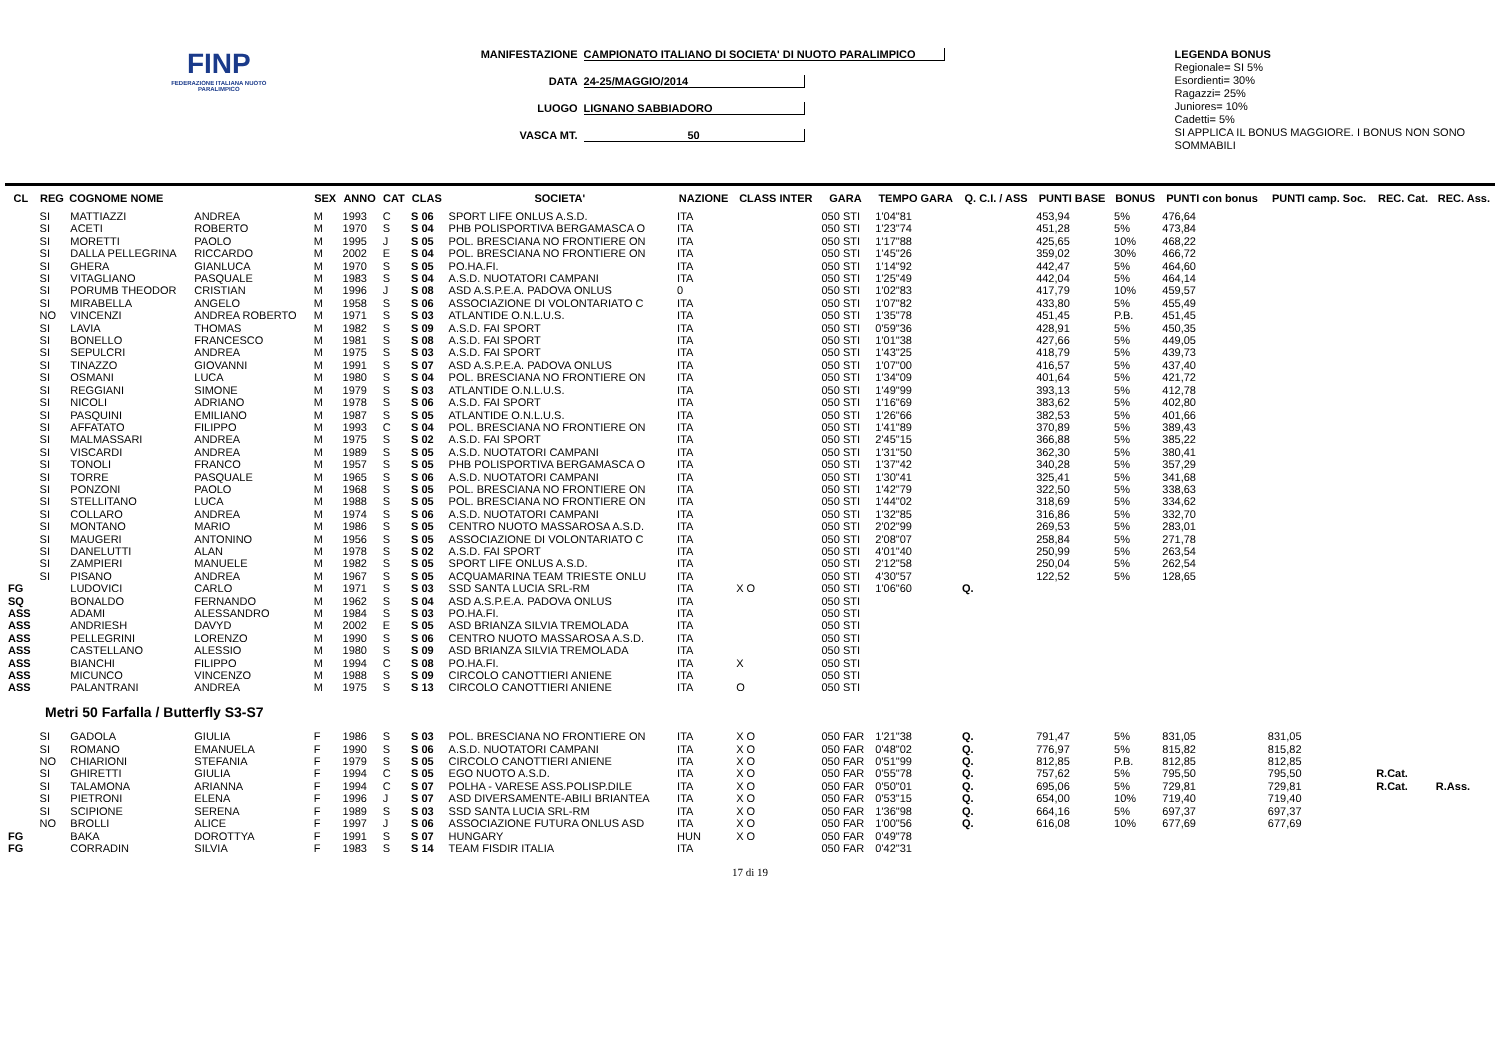FINP
FEDERAZIONE ITALIANA NUOTO PARALIMPICO
MANIFESTAZIONE CAMPIONATO ITALIANO DI SOCIETA' DI NUOTO PARALIMPICO
DATA 24-25/MAGGIO/2014
LUOGO LIGNANO SABBIADORO
VASCA MT. 50
LEGENDA BONUS
Regionale= SI 5%
Esordienti= 30%
Ragazzi= 25%
Juniores= 10%
Cadetti= 5%
SI APPLICA IL BONUS MAGGIORE. I BONUS NON SONO SOMMABILI
| CL | REG | COGNOME NOME | | SEX | ANNO | CAT | CLAS | SOCIETA' | NAZIONE | CLASS INTER | GARA | TEMPO GARA | Q. C.I. / ASS | PUNTI BASE | BONUS | PUNTI con bonus | PUNTI camp. Soc. | REC. Cat. | REC. Ass. |
| --- | --- | --- | --- | --- | --- | --- | --- | --- | --- | --- | --- | --- | --- | --- | --- | --- | --- | --- | --- |
| | SI | MATTIAZZI | ANDREA | M | 1993 | C | S 06 | SPORT LIFE ONLUS A.S.D. | ITA | | 050 STI | 1'04"81 | | 453,94 | 5% | 476,64 | | | |
| | SI | ACETI | ROBERTO | M | 1970 | S | S 04 | PHB POLISPORTIVA BERGAMASCA O | ITA | | 050 STI | 1'23"74 | | 451,28 | 5% | 473,84 | | | |
| | SI | MORETTI | PAOLO | M | 1995 | J | S 05 | POL. BRESCIANA NO FRONTIERE ON | ITA | | 050 STI | 1'17"88 | | 425,65 | 10% | 468,22 | | | |
| | SI | DALLA PELLEGRINA | RICCARDO | M | 2002 | E | S 04 | POL. BRESCIANA NO FRONTIERE ON | ITA | | 050 STI | 1'45"26 | | 359,02 | 30% | 466,72 | | | |
| | SI | GHERA | GIANLUCA | M | 1970 | S | S 05 | PO.HA.FI. | ITA | | 050 STI | 1'14"92 | | 442,47 | 5% | 464,60 | | | |
| | SI | VITAGLIANO | PASQUALE | M | 1983 | S | S 04 | A.S.D. NUOTATORI CAMPANI | ITA | | 050 STI | 1'25"49 | | 442,04 | 5% | 464,14 | | | |
| | SI | PORUMB THEODOR | CRISTIAN | M | 1996 | J | S 08 | ASD A.S.P.E.A. PADOVA ONLUS | 0 | | 050 STI | 1'02"83 | | 417,79 | 10% | 459,57 | | | |
| | SI | MIRABELLA | ANGELO | M | 1958 | S | S 06 | ASSOCIAZIONE DI VOLONTARIATO C | ITA | | 050 STI | 1'07"82 | | 433,80 | 5% | 455,49 | | | |
| | NO | VINCENZI | ANDREA ROBERTO | M | 1971 | S | S 03 | ATLANTIDE O.N.L.U.S. | ITA | | 050 STI | 1'35"78 | | 451,45 | P.B. | 451,45 | | | |
| | SI | LAVIA | THOMAS | M | 1982 | S | S 09 | A.S.D. FAI SPORT | ITA | | 050 STI | 0'59"36 | | 428,91 | 5% | 450,35 | | | |
| | SI | BONELLO | FRANCESCO | M | 1981 | S | S 08 | A.S.D. FAI SPORT | ITA | | 050 STI | 1'01"38 | | 427,66 | 5% | 449,05 | | | |
| | SI | SEPULCRI | ANDREA | M | 1975 | S | S 03 | A.S.D. FAI SPORT | ITA | | 050 STI | 1'43"25 | | 418,79 | 5% | 439,73 | | | |
| | SI | TINAZZO | GIOVANNI | M | 1991 | S | S 07 | ASD A.S.P.E.A. PADOVA ONLUS | ITA | | 050 STI | 1'07"00 | | 416,57 | 5% | 437,40 | | | |
| | SI | OSMANI | LUCA | M | 1980 | S | S 04 | POL. BRESCIANA NO FRONTIERE ON | ITA | | 050 STI | 1'34"09 | | 401,64 | 5% | 421,72 | | | |
| | SI | REGGIANI | SIMONE | M | 1979 | S | S 03 | ATLANTIDE O.N.L.U.S. | ITA | | 050 STI | 1'49"99 | | 393,13 | 5% | 412,78 | | | |
| | SI | NICOLI | ADRIANO | M | 1978 | S | S 06 | A.S.D. FAI SPORT | ITA | | 050 STI | 1'16"69 | | 383,62 | 5% | 402,80 | | | |
| | SI | PASQUINI | EMILIANO | M | 1987 | S | S 05 | ATLANTIDE O.N.L.U.S. | ITA | | 050 STI | 1'26"66 | | 382,53 | 5% | 401,66 | | | |
| | SI | AFFATATO | FILIPPO | M | 1993 | C | S 04 | POL. BRESCIANA NO FRONTIERE ON | ITA | | 050 STI | 1'41"89 | | 370,89 | 5% | 389,43 | | | |
| | SI | MALMASSARI | ANDREA | M | 1975 | S | S 02 | A.S.D. FAI SPORT | ITA | | 050 STI | 2'45"15 | | 366,88 | 5% | 385,22 | | | |
| | SI | VISCARDI | ANDREA | M | 1989 | S | S 05 | A.S.D. NUOTATORI CAMPANI | ITA | | 050 STI | 1'31"50 | | 362,30 | 5% | 380,41 | | | |
| | SI | TONOLI | FRANCO | M | 1957 | S | S 05 | PHB POLISPORTIVA BERGAMASCA O | ITA | | 050 STI | 1'37"42 | | 340,28 | 5% | 357,29 | | | |
| | SI | TORRE | PASQUALE | M | 1965 | S | S 06 | A.S.D. NUOTATORI CAMPANI | ITA | | 050 STI | 1'30"41 | | 325,41 | 5% | 341,68 | | | |
| | SI | PONZONI | PAOLO | M | 1968 | S | S 05 | POL. BRESCIANA NO FRONTIERE ON | ITA | | 050 STI | 1'42"79 | | 322,50 | 5% | 338,63 | | | |
| | SI | STELLITANO | LUCA | M | 1988 | S | S 05 | POL. BRESCIANA NO FRONTIERE ON | ITA | | 050 STI | 1'44"02 | | 318,69 | 5% | 334,62 | | | |
| | SI | COLLARO | ANDREA | M | 1974 | S | S 06 | A.S.D. NUOTATORI CAMPANI | ITA | | 050 STI | 1'32"85 | | 316,86 | 5% | 332,70 | | | |
| | SI | MONTANO | MARIO | M | 1986 | S | S 05 | CENTRO NUOTO MASSAROSA A.S.D. | ITA | | 050 STI | 2'02"99 | | 269,53 | 5% | 283,01 | | | |
| | SI | MAUGERI | ANTONINO | M | 1956 | S | S 05 | ASSOCIAZIONE DI VOLONTARIATO C | ITA | | 050 STI | 2'08"07 | | 258,84 | 5% | 271,78 | | | |
| | SI | DANELUTTI | ALAN | M | 1978 | S | S 02 | A.S.D. FAI SPORT | ITA | | 050 STI | 4'01"40 | | 250,99 | 5% | 263,54 | | | |
| | SI | ZAMPIERI | MANUELE | M | 1982 | S | S 05 | SPORT LIFE ONLUS A.S.D. | ITA | | 050 STI | 2'12"58 | | 250,04 | 5% | 262,54 | | | |
| | SI | PISANO | ANDREA | M | 1967 | S | S 05 | ACQUAMARINA TEAM TRIESTE ONLU | ITA | | 050 STI | 4'30"57 | | 122,52 | 5% | 128,65 | | | |
| FG | | LUDOVICI | CARLO | M | 1971 | S | S 03 | SSD SANTA LUCIA SRL-RM | ITA | X O | 050 STI | 1'06"60 | Q. | | | | | | |
| SQ | | BONALDO | FERNANDO | M | 1962 | S | S 04 | ASD A.S.P.E.A. PADOVA ONLUS | ITA | | 050 STI | | | | | | | | |
| ASS | | ADAMI | ALESSANDRO | M | 1984 | S | S 03 | PO.HA.FI. | ITA | | 050 STI | | | | | | | | |
| ASS | | ANDRIESH | DAVYD | M | 2002 | E | S 05 | ASD BRIANZA SILVIA TREMOLADA | ITA | | 050 STI | | | | | | | | |
| ASS | | PELLEGRINI | LORENZO | M | 1990 | S | S 06 | CENTRO NUOTO MASSAROSA A.S.D. | ITA | | 050 STI | | | | | | | | |
| ASS | | CASTELLANO | ALESSIO | M | 1980 | S | S 09 | ASD BRIANZA SILVIA TREMOLADA | ITA | | 050 STI | | | | | | | | |
| ASS | | BIANCHI | FILIPPO | M | 1994 | C | S 08 | PO.HA.FI. | ITA | X | 050 STI | | | | | | | | |
| ASS | | MICUNCO | VINCENZO | M | 1988 | S | S 09 | CIRCOLO CANOTTIERI ANIENE | ITA | | 050 STI | | | | | | | | |
| ASS | | PALANTRANI | ANDREA | M | 1975 | S | S 13 | CIRCOLO CANOTTIERI ANIENE | ITA | O | 050 STI | | | | | | | | |
| Metri 50 Farfalla / Butterfly S3-S7 | | | | | | | | | | | | | | | | | | | |
| | SI | GADOLA | GIULIA | F | 1986 | S | S 03 | POL. BRESCIANA NO FRONTIERE ON | ITA | X O | 050 FAR | 1'21"38 | Q. | 791,47 | 5% | 831,05 | 831,05 | | |
| | SI | ROMANO | EMANUELA | F | 1990 | S | S 06 | A.S.D. NUOTATORI CAMPANI | ITA | X O | 050 FAR | 0'48"02 | Q. | 776,97 | 5% | 815,82 | 815,82 | | |
| | NO | CHIARIONI | STEFANIA | F | 1979 | S | S 05 | CIRCOLO CANOTTIERI ANIENE | ITA | X O | 050 FAR | 0'51"99 | Q. | 812,85 | P.B. | 812,85 | 812,85 | | |
| | SI | GHIRETTI | GIULIA | F | 1994 | C | S 05 | EGO NUOTO A.S.D. | ITA | X O | 050 FAR | 0'55"78 | Q. | 757,62 | 5% | 795,50 | 795,50 | R.Cat. | |
| | SI | TALAMONA | ARIANNA | F | 1994 | C | S 07 | POLHA - VARESE ASS.POLISP.DILE | ITA | X O | 050 FAR | 0'50"01 | Q. | 695,06 | 5% | 729,81 | 729,81 | R.Cat. | R.Ass. |
| | SI | PIETRONI | ELENA | F | 1996 | J | S 07 | ASD DIVERSAMENTE-ABILI BRIANTEA | ITA | X O | 050 FAR | 0'53"15 | Q. | 654,00 | 10% | 719,40 | 719,40 | | |
| | SI | SCIPIONE | SERENA | F | 1989 | S | S 03 | SSD SANTA LUCIA SRL-RM | ITA | X O | 050 FAR | 1'36"98 | Q. | 664,16 | 5% | 697,37 | 697,37 | | |
| | NO | BROLLI | ALICE | F | 1997 | J | S 06 | ASSOCIAZIONE FUTURA ONLUS ASD | ITA | X O | 050 FAR | 1'00"56 | Q. | 616,08 | 10% | 677,69 | 677,69 | | |
| FG | | BAKA | DOROTTYA | F | 1991 | S | S 07 | HUNGARY | HUN | X O | 050 FAR | 0'49"78 | | | | | | | |
| FG | | CORRADIN | SILVIA | F | 1983 | S | S 14 | TEAM FISDIR ITALIA | ITA | | 050 FAR | 0'42"31 | | | | | | | |
17 di 19